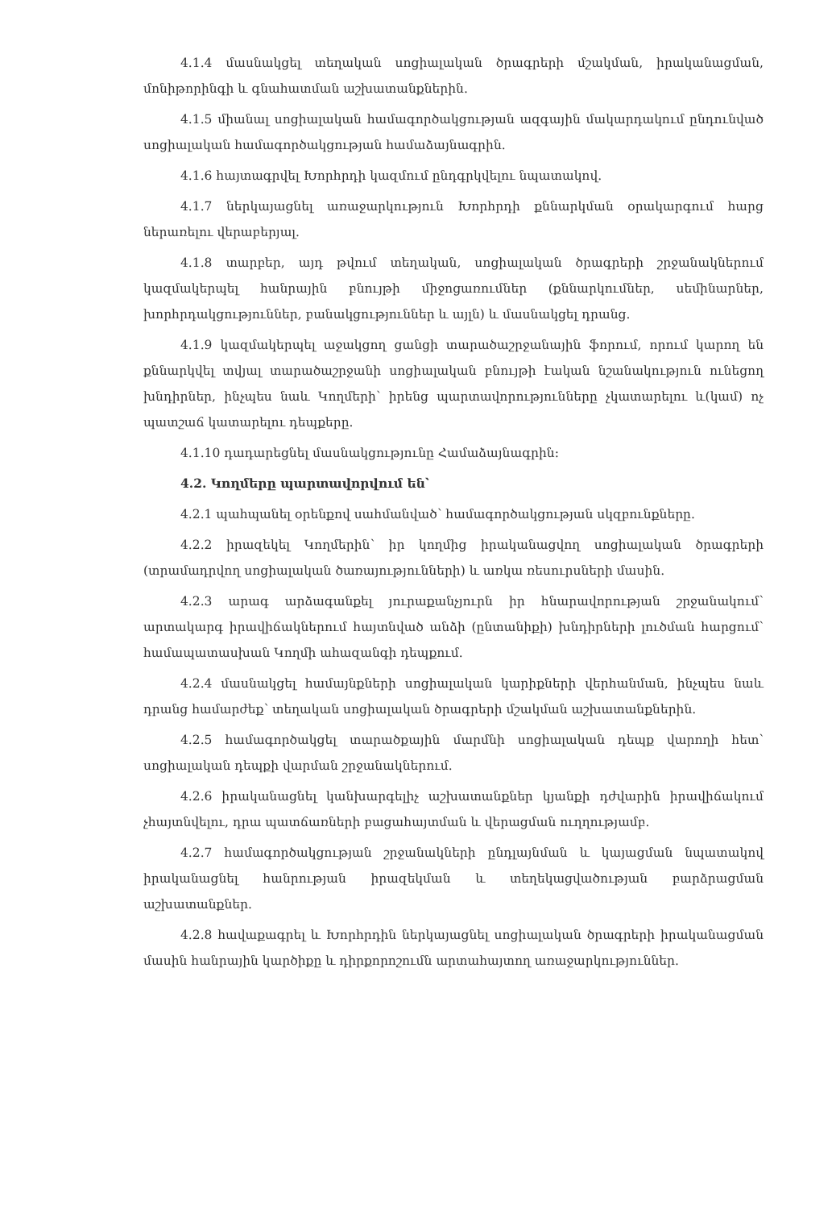4.1.4 մասնակցել տեղական սոցիալական ծրագրերի մշակման, իրականացման, մոնիթորինգի և գնահատման աշխատանքներին.
4.1.5 միանալ սոցիալական համագործակցության ազգային մակարդակում ընդունված սոցիալական համագործակցության համաձայնագրին.
4.1.6 հայտագրվել Խորհրդի կազմում ընդգրկվելու նպատակով.
4.1.7 ներկայացնել առաջարկություն Խորհրդի քննարկման օրակարգում հարց ներառելու վերաբերյալ.
4.1.8 տարբեր, այդ թվում տեղական, սոցիալական ծրագրերի շրջանակներում կազմակերպել հանրային բնույթի միջոցառումներ (քննարկումներ, սեմինարներ, խորհրդակցություններ, բանակցություններ և այլն) և մասնակցել դրանց.
4.1.9 կազմակերպել աջակցող ցանցի տարածաշրջանային ֆորում, որում կարող են քննարկվել տվյալ տարածաշրջանի սոցիալական բնույթի էական նշանակություն ունեցող խնդիրներ, ինչպես նաև Կողմերի՝ իրենց պարտավորությունները չկատարելու և(կամ) ոչ պատշաճ կատարելու դեպքերը.
4.1.10 դադարեցնել մասնակցությունը Համաձայնագրին:
4.2. Կողմերը պարտավորվում են՝
4.2.1 պահպանել օրենքով սահմանված՝ համագործակցության սկզբունքները.
4.2.2 իրազեկել Կողմերին՝ իր կողմից իրականացվող սոցիալական ծրագրերի (տրամադրվող սոցիալական ծառայությունների) և առկա ռեսուրսների մասին.
4.2.3 արագ արձագանքել յուրաքանչյուրն իր հնարավորության շրջանակում՝ արտակարգ իրավիճակներում հայտնված անձի (ընտանիքի) խնդիրների լուծման հարցում՝ համապատասխան Կողմի ահազանգի դեպքում.
4.2.4 մասնակցել համայնքների սոցիալական կարիքների վերհանման, ինչպես նաև դրանց համարժեք՝ տեղական սոցիալական ծրագրերի մշակման աշխատանքներին.
4.2.5 համագործակցել տարածքային մարմնի սոցիալական դեպք վարողի հետ՝ սոցիալական դեպքի վարման շրջանակներում.
4.2.6 իրականացնել կանխարգելիչ աշխատանքներ կյանքի դժվարին իրավիճակում չհայտնվելու, դրա պատճառների բացահայտման և վերացման ուղղությամբ.
4.2.7 համագործակցության շրջանակների ընդլայնման և կայացման նպատակով իրականացնել հանրության իրազեկման և տեղեկացվածության բարձրացման աշխատանքներ.
4.2.8 հավաքագրել և Խորհրդին ներկայացնել սոցիալական ծրագրերի իրականացման մասին հանրային կարծիքը և դիրքորոշումն արտահայտող առաջարկություններ.